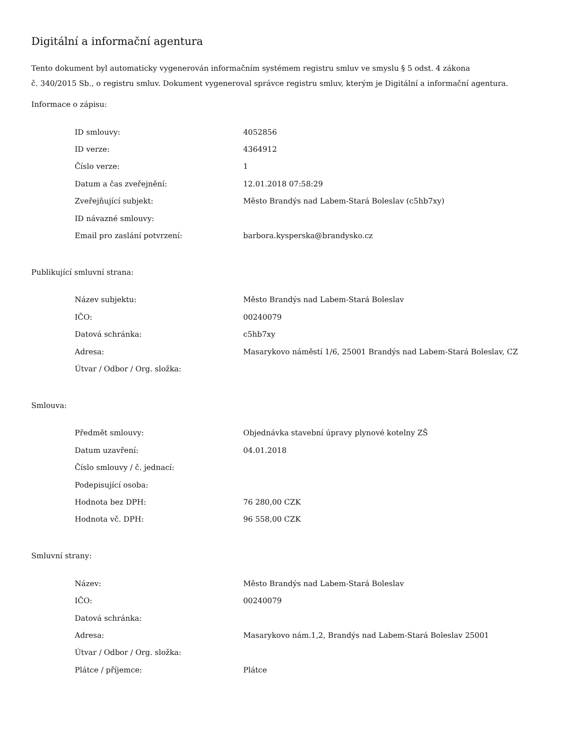Digitální a informační agentura
Tento dokument byl automaticky vygenerován informačním systémem registru smluv ve smyslu § 5 odst. 4 zákona
č. 340/2015 Sb., o registru smluv. Dokument vygeneroval správce registru smluv, kterým je Digitální a informační agentura.
Informace o zápisu:
| ID smlouvy: | 4052856 |
| ID verze: | 4364912 |
| Číslo verze: | 1 |
| Datum a čas zveřejnění: | 12.01.2018 07:58:29 |
| Zveřejňující subjekt: | Město Brandýs nad Labem-Stará Boleslav (c5hb7xy) |
| ID návazné smlouvy: | |
| Email pro zaslání potvrzení: | barbora.kysperska@brandysko.cz |
Publikující smluvní strana:
| Název subjektu: | Město Brandýs nad Labem-Stará Boleslav |
| IČO: | 00240079 |
| Datová schránka: | c5hb7xy |
| Adresa: | Masarykovo náměstí 1/6, 25001 Brandýs nad Labem-Stará Boleslav, CZ |
| Útvar / Odbor / Org. složka: | |
Smlouva:
| Předmět smlouvy: | Objednávka stavební úpravy plynové kotelny ZŠ |
| Datum uzavření: | 04.01.2018 |
| Číslo smlouvy / č. jednací: | |
| Podepisující osoba: | |
| Hodnota bez DPH: | 76 280,00 CZK |
| Hodnota vč. DPH: | 96 558,00 CZK |
Smluvní strany:
| Název: | Město Brandýs nad Labem-Stará Boleslav |
| IČO: | 00240079 |
| Datová schránka: | |
| Adresa: | Masarykovo nám.1,2, Brandýs nad Labem-Stará Boleslav 25001 |
| Útvar / Odbor / Org. složka: | |
| Plátce / příjemce: | Plátce |